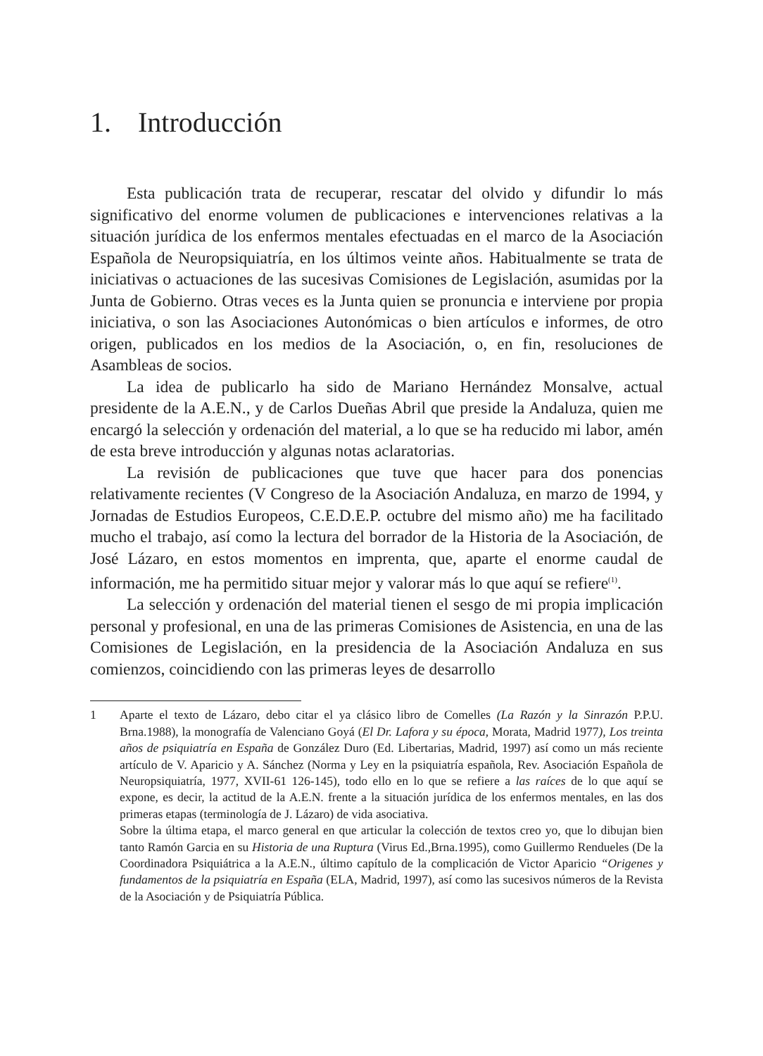1. Introducción
Esta publicación trata de recuperar, rescatar del olvido y difundir lo más significativo del enorme volumen de publicaciones e intervenciones relativas a la situación jurídica de los enfermos mentales efectuadas en el marco de la Asociación Española de Neuropsiquiatría, en los últimos veinte años. Habitualmente se trata de iniciativas o actuaciones de las sucesivas Comisiones de Legislación, asumidas por la Junta de Gobierno. Otras veces es la Junta quien se pronuncia e interviene por propia iniciativa, o son las Asociaciones Autonómicas o bien artículos e informes, de otro origen, publicados en los medios de la Asociación, o, en fin, resoluciones de Asambleas de socios.
La idea de publicarlo ha sido de Mariano Hernández Monsalve, actual presidente de la A.E.N., y de Carlos Dueñas Abril que preside la Andaluza, quien me encargó la selección y ordenación del material, a lo que se ha reducido mi labor, amén de esta breve introducción y algunas notas aclaratorias.
La revisión de publicaciones que tuve que hacer para dos ponencias relativamente recientes (V Congreso de la Asociación Andaluza, en marzo de 1994, y Jornadas de Estudios Europeos, C.E.D.E.P. octubre del mismo año) me ha facilitado mucho el trabajo, así como la lectura del borrador de la Historia de la Asociación, de José Lázaro, en estos momentos en imprenta, que, aparte el enorme caudal de información, me ha permitido situar mejor y valorar más lo que aquí se refiere<sup>(1)</sup>.
La selección y ordenación del material tienen el sesgo de mi propia implicación personal y profesional, en una de las primeras Comisiones de Asistencia, en una de las Comisiones de Legislación, en la presidencia de la Asociación Andaluza en sus comienzos, coincidiendo con las primeras leyes de desarrollo
1
Aparte el texto de Lázaro, debo citar el ya clásico libro de Comelles (La Razón y la Sinrazón P.P.U. Brna.1988), la monografía de Valenciano Goyá (El Dr. Lafora y su época, Morata, Madrid 1977), Los treinta años de psiquiatría en España de González Duro (Ed. Libertarias, Madrid, 1997) así como un más reciente artículo de V. Aparicio y A. Sánchez (Norma y Ley en la psiquiatría española, Rev. Asociación Española de Neuropsiquiatría, 1977, XVII-61 126-145), todo ello en lo que se refiere a las raíces de lo que aquí se expone, es decir, la actitud de la A.E.N. frente a la situación jurídica de los enfermos mentales, en las dos primeras etapas (terminología de J. Lázaro) de vida asociativa.
Sobre la última etapa, el marco general en que articular la colección de textos creo yo, que lo dibujan bien tanto Ramón Garcia en su Historia de una Ruptura (Virus Ed.,Brna.1995), como Guillermo Rendueles (De la Coordinadora Psiquiátrica a la A.E.N., último capítulo de la complicación de Victor Aparicio “Origenes y fundamentos de la psiquiatría en España (ELA, Madrid, 1997), así como las sucesivos números de la Revista de la Asociación y de Psiquiatría Pública.